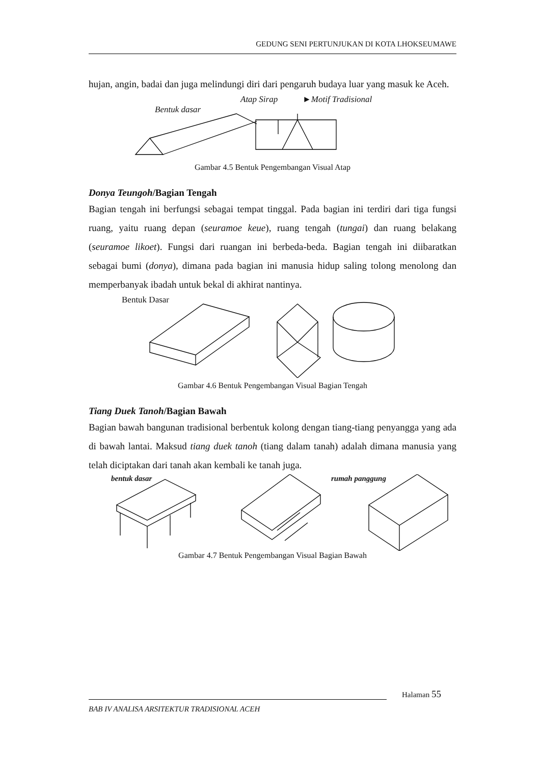GEDUNG SENI PERTUNJUKAN DI KOTA LHOKSEUMAWE
hujan, angin, badai dan juga melindungi diri dari pengaruh budaya luar yang masuk ke Aceh.
Atap Sirap ►Motif Tradisional
Bentuk dasar
Gambar 4.5 Bentuk Pengembangan Visual Atap
Donya Teungoh/Bagian Tengah
Bagian tengah ini berfungsi sebagai tempat tinggal. Pada bagian ini terdiri dari tiga fungsi ruang, yaitu ruang depan (seuramoe keue), ruang tengah (tungai) dan ruang belakang (seuramoe likoet). Fungsi dari ruangan ini berbeda-beda. Bagian tengah ini diibaratkan sebagai bumi (donya), dimana pada bagian ini manusia hidup saling tolong menolong dan memperbanyak ibadah untuk bekal di akhirat nantinya.
Bentuk Dasar
Gambar 4.6 Bentuk Pengembangan Visual Bagian Tengah
Tiang Duek Tanoh/Bagian Bawah
Bagian bawah bangunan tradisional berbentuk kolong dengan tiang-tiang penyangga yang ada di bawah lantai. Maksud tiang duek tanoh (tiang dalam tanah) adalah dimana manusia yang telah diciptakan dari tanah akan kembali ke tanah juga.
bentuk dasar rumah panggung
Gambar 4.7 Bentuk Pengembangan Visual Bagian Bawah
Halaman 55
BAB IV ANALISA ARSITEKTUR TRADISIONAL ACEH